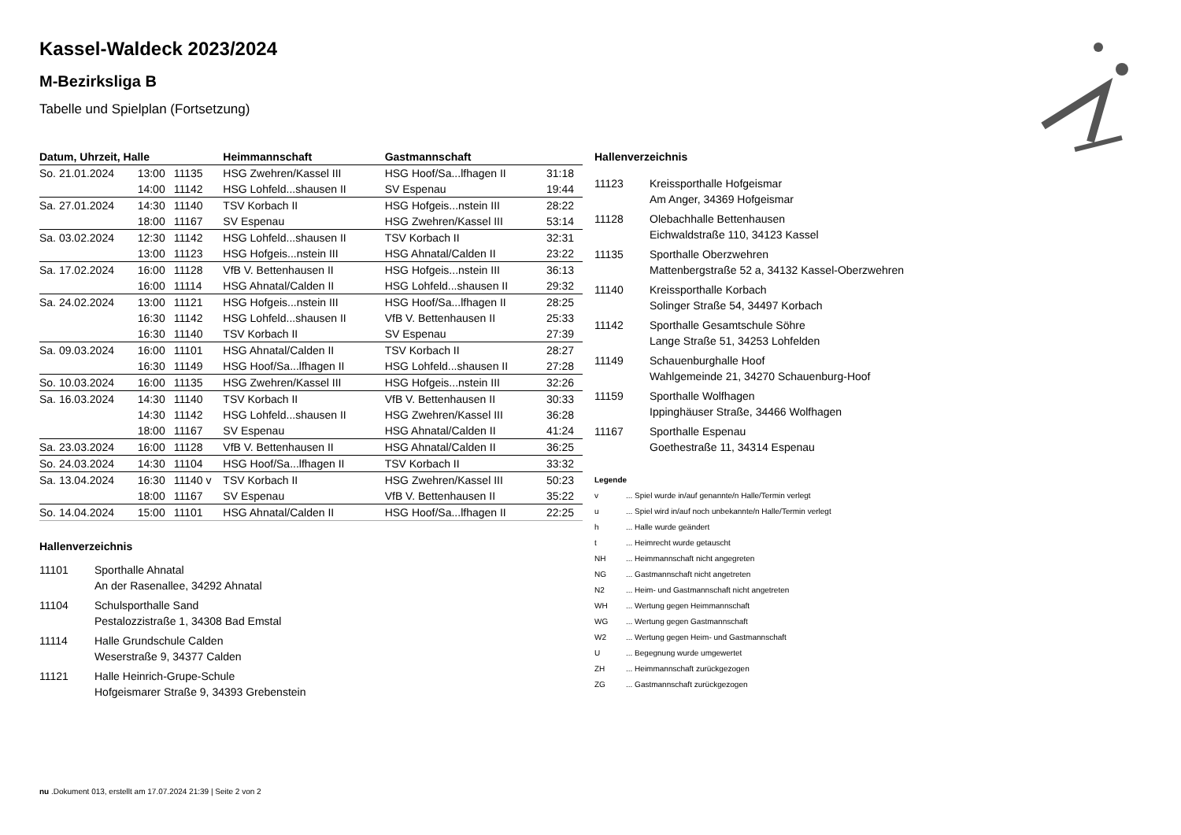Kassel-Waldeck 2023/2024
M-Bezirksliga B
Tabelle und Spielplan (Fortsetzung)
| Datum, Uhrzeit, Halle | | | Heimmannschaft | Gastmannschaft | |
| --- | --- | --- | --- | --- | --- |
| So. 21.01.2024 | 13:00 | 11135 | HSG Zwehren/Kassel III | HSG Hoof/Sa...lfhagen II | 31:18 |
| | 14:00 | 11142 | HSG Lohfeld...shausen II | SV Espenau | 19:44 |
| Sa. 27.01.2024 | 14:30 | 11140 | TSV Korbach II | HSG Hofgeis...nstein III | 28:22 |
| | 18:00 | 11167 | SV Espenau | HSG Zwehren/Kassel III | 53:14 |
| Sa. 03.02.2024 | 12:30 | 11142 | HSG Lohfeld...shausen II | TSV Korbach II | 32:31 |
| | 13:00 | 11123 | HSG Hofgeis...nstein III | HSG Ahnatal/Calden II | 23:22 |
| Sa. 17.02.2024 | 16:00 | 11128 | VfB V. Bettenhausen II | HSG Hofgeis...nstein III | 36:13 |
| | 16:00 | 11114 | HSG Ahnatal/Calden II | HSG Lohfeld...shausen II | 29:32 |
| Sa. 24.02.2024 | 13:00 | 11121 | HSG Hofgeis...nstein III | HSG Hoof/Sa...lfhagen II | 28:25 |
| | 16:30 | 11142 | HSG Lohfeld...shausen II | VfB V. Bettenhausen II | 25:33 |
| | 16:30 | 11140 | TSV Korbach II | SV Espenau | 27:39 |
| Sa. 09.03.2024 | 16:00 | 11101 | HSG Ahnatal/Calden II | TSV Korbach II | 28:27 |
| | 16:30 | 11149 | HSG Hoof/Sa...lfhagen II | HSG Lohfeld...shausen II | 27:28 |
| So. 10.03.2024 | 16:00 | 11135 | HSG Zwehren/Kassel III | HSG Hofgeis...nstein III | 32:26 |
| Sa. 16.03.2024 | 14:30 | 11140 | TSV Korbach II | VfB V. Bettenhausen II | 30:33 |
| | 14:30 | 11142 | HSG Lohfeld...shausen II | HSG Zwehren/Kassel III | 36:28 |
| | 18:00 | 11167 | SV Espenau | HSG Ahnatal/Calden II | 41:24 |
| Sa. 23.03.2024 | 16:00 | 11128 | VfB V. Bettenhausen II | HSG Ahnatal/Calden II | 36:25 |
| So. 24.03.2024 | 14:30 | 11104 | HSG Hoof/Sa...lfhagen II | TSV Korbach II | 33:32 |
| Sa. 13.04.2024 | 16:30 | 11140 v | TSV Korbach II | HSG Zwehren/Kassel III | 50:23 |
| | 18:00 | 11167 | SV Espenau | VfB V. Bettenhausen II | 35:22 |
| So. 14.04.2024 | 15:00 | 11101 | HSG Ahnatal/Calden II | HSG Hoof/Sa...lfhagen II | 22:25 |
Hallenverzeichnis
11101 Sporthalle Ahnatal
An der Rasenallee, 34292 Ahnatal
11104 Schulsporthalle Sand
Pestalozzistraße 1, 34308 Bad Emstal
11114 Halle Grundschule Calden
Weserstraße 9, 34377 Calden
11121 Halle Heinrich-Grupe-Schule
Hofgeismarer Straße 9, 34393 Grebenstein
Hallenverzeichnis
11123 Kreissporthalle Hofgeismar
Am Anger, 34369 Hofgeismar
11128 Olebachhalle Bettenhausen
Eichwaldstraße 110, 34123 Kassel
11135 Sporthalle Oberzwehren
Mattenbergstraße 52 a, 34132 Kassel-Oberzwehren
11140 Kreissporthalle Korbach
Solinger Straße 54, 34497 Korbach
11142 Sporthalle Gesamtschule Söhre
Lange Straße 51, 34253 Lohfelden
11149 Schauenburghalle Hoof
Wahlgemeinde 21, 34270 Schauenburg-Hoof
11159 Sporthalle Wolfhagen
Ippinghäuser Straße, 34466 Wolfhagen
11167 Sporthalle Espenau
Goethestraße 11, 34314 Espenau
Legende
v... Spiel wurde in/auf genannte/n Halle/Termin verlegt
u... Spiel wird in/auf noch unbekannte/n Halle/Termin verlegt
h... Halle wurde geändert
t... Heimrecht wurde getauscht
NH... Heimmannschaft nicht angegreten
NG... Gastmannschaft nicht angetreten
N2... Heim- und Gastmannschaft nicht angetreten
WH... Wertung gegen Heimmannschaft
WG... Wertung gegen Gastmannschaft
W2... Wertung gegen Heim- und Gastmannschaft
U... Begegnung wurde umgewertet
ZH... Heimmannschaft zurückgezogen
ZG... Gastmannschaft zurückgezogen
nu .Dokument 013, erstellt am 17.07.2024 21:39 | Seite 2 von 2